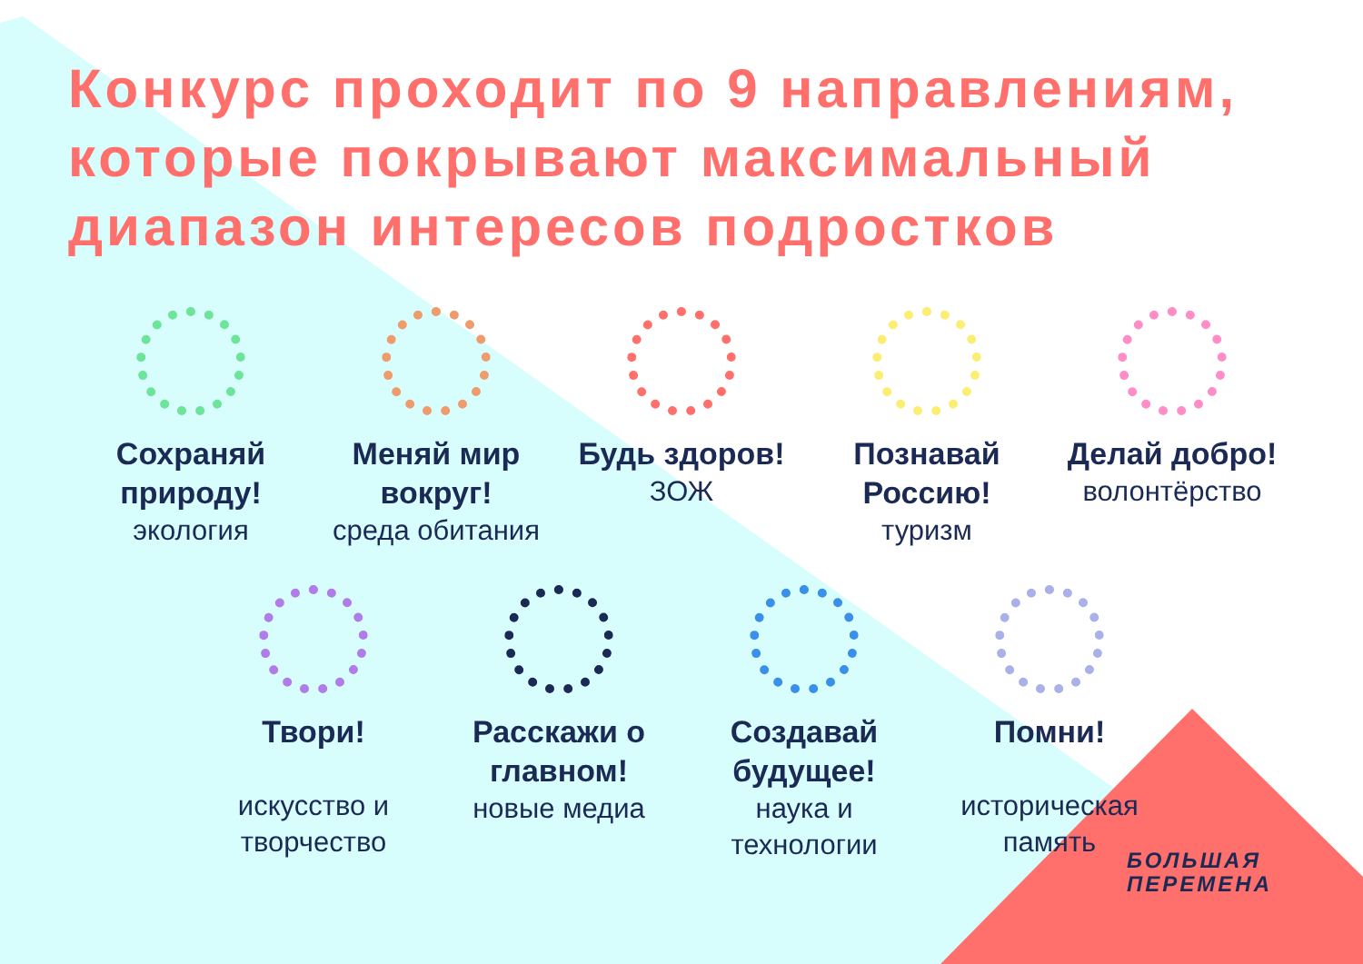Конкурс проходит по 9 направлениям, которые покрывают максимальный диапазон интересов подростков
Сохраняй природу!
экология
Меняй мир вокруг!
среда обитания
Будь здоров!
ЗОЖ
Познавай Россию!
туризм
Делай добро!
волонтёрство
Твори!
искусство и творчество
Расскажи о главном!
новые медиа
Создавай будущее!
наука и технологии
Помни!
историческая память
БОЛЬШАЯ
ПЕРЕМЕНА